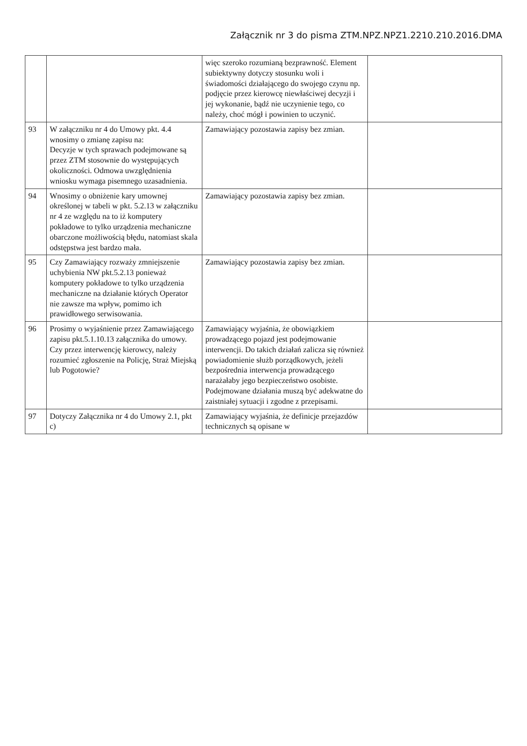Załącznik nr 3 do pisma ZTM.NPZ.NPZ1.2210.210.2016.DMA
| | | więc szeroko rozumianą bezprawność. Element subiektywny dotyczy stosunku woli i świadomości działającego do swojego czynu np. podjęcie przez kierowcę niewłaściwej decyzji i jej wykonanie, bądź nie uczynienie tego, co należy, choć mógł i powinien to uczynić. | |
| 93 | W załączniku nr 4 do Umowy pkt. 4.4 wnosimy o zmianę zapisu na: Decyzje w tych sprawach podejmowane są przez ZTM stosownie do występujących okoliczności. Odmowa uwzględnienia wniosku wymaga pisemnego uzasadnienia. | Zamawiający pozostawia zapisy bez zmian. | |
| 94 | Wnosimy o obniżenie kary umownej określonej w tabeli w pkt. 5.2.13 w załączniku nr 4 ze względu na to iż komputery pokładowe to tylko urządzenia mechaniczne obarczone możliwością błędu, natomiast skala odstępstwa jest bardzo mała. | Zamawiający pozostawia zapisy bez zmian. | |
| 95 | Czy Zamawiający rozważy zmniejszenie uchybienia NW pkt.5.2.13 ponieważ komputery pokładowe to tylko urządzenia mechaniczne na działanie których Operator nie zawsze ma wpływ, pomimo ich prawidłowego serwisowania. | Zamawiający pozostawia zapisy bez zmian. | |
| 96 | Prosimy o wyjaśnienie przez Zamawiającego zapisu pkt.5.1.10.13 załącznika do umowy. Czy przez interwencję kierowcy, należy rozumieć zgłoszenie na Policję, Straż Miejską lub Pogotowie? | Zamawiający wyjaśnia, że obowiązkiem prowadzącego pojazd jest podejmowanie interwencji. Do takich działań zalicza się również powiadomienie służb porządkowych, jeżeli bezpośrednia interwencja prowadzącego narażałaby jego bezpieczeństwo osobiste. Podejmowane działania muszą być adekwatne do zaistniałej sytuacji i zgodne z przepisami. | |
| 97 | Dotyczy Załącznika nr 4 do Umowy 2.1, pkt c) | Zamawiający wyjaśnia, że definicje przejazdów technicznych są opisane w | |